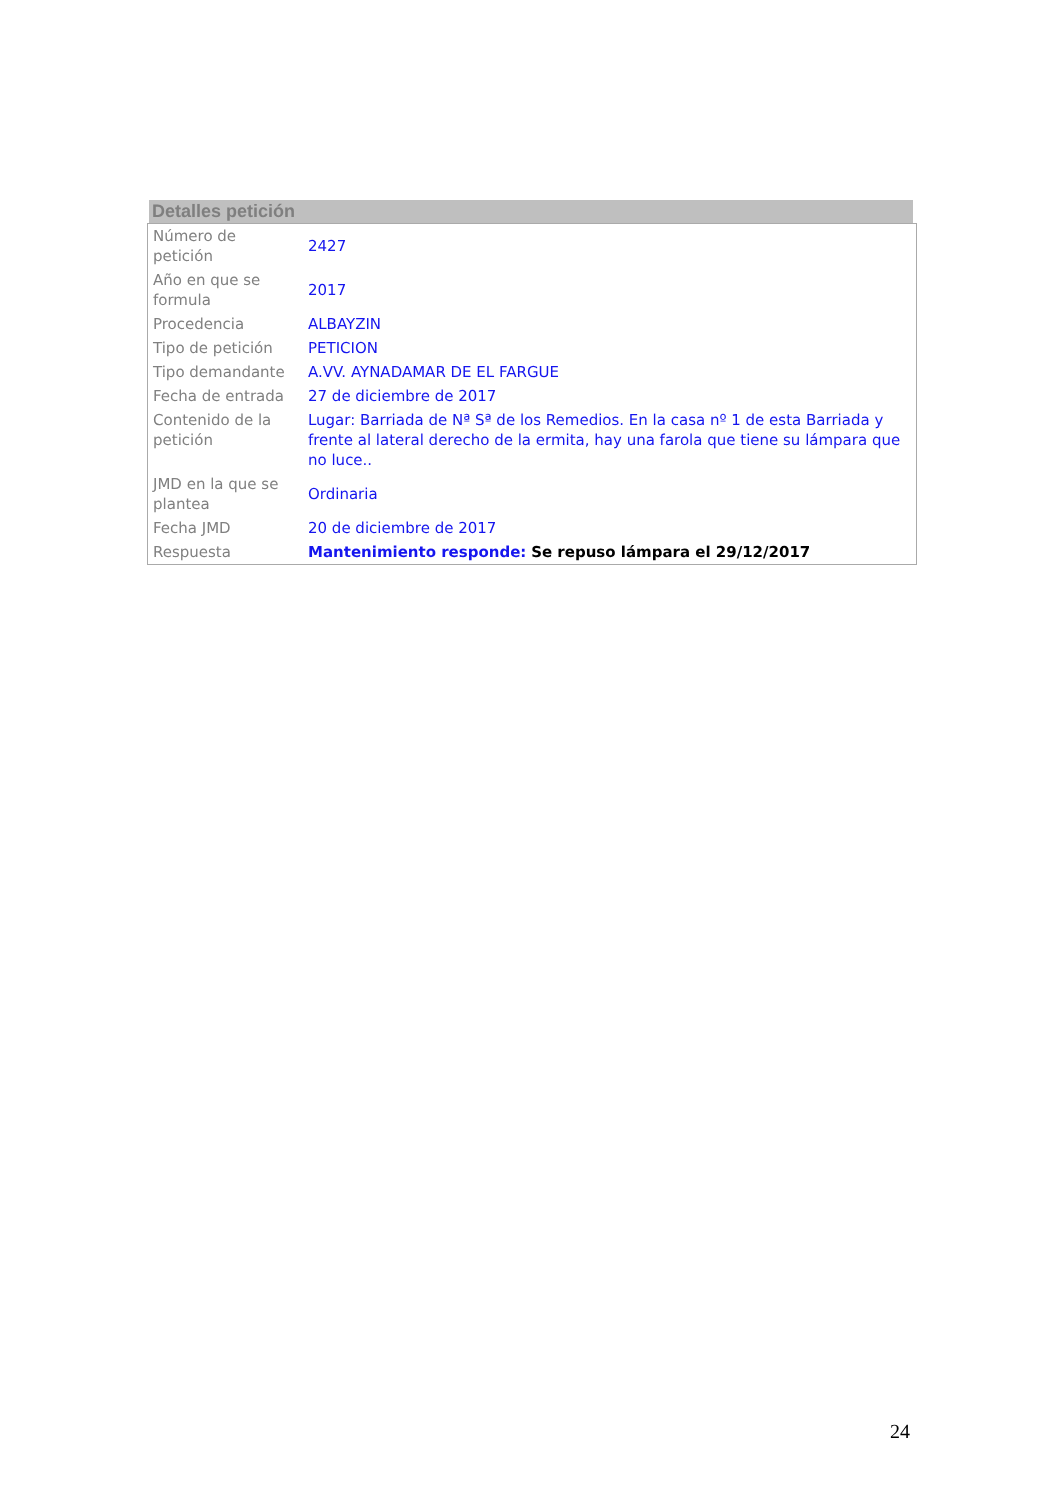Detalles petición
| Número de petición | 2427 |
| Año en que se formula | 2017 |
| Procedencia | ALBAYZIN |
| Tipo de petición | PETICION |
| Tipo demandante | A.VV. AYNADAMAR DE EL FARGUE |
| Fecha de entrada | 27 de diciembre de 2017 |
| Contenido de la petición | Lugar: Barriada de Nª Sª de los Remedios. En la casa nº 1 de esta Barriada y frente al lateral derecho de la ermita, hay una farola que tiene su lámpara que no luce.. |
| JMD en la que se plantea | Ordinaria |
| Fecha JMD | 20 de diciembre de 2017 |
| Respuesta | Mantenimiento responde: Se repuso lámpara el 29/12/2017 |
24